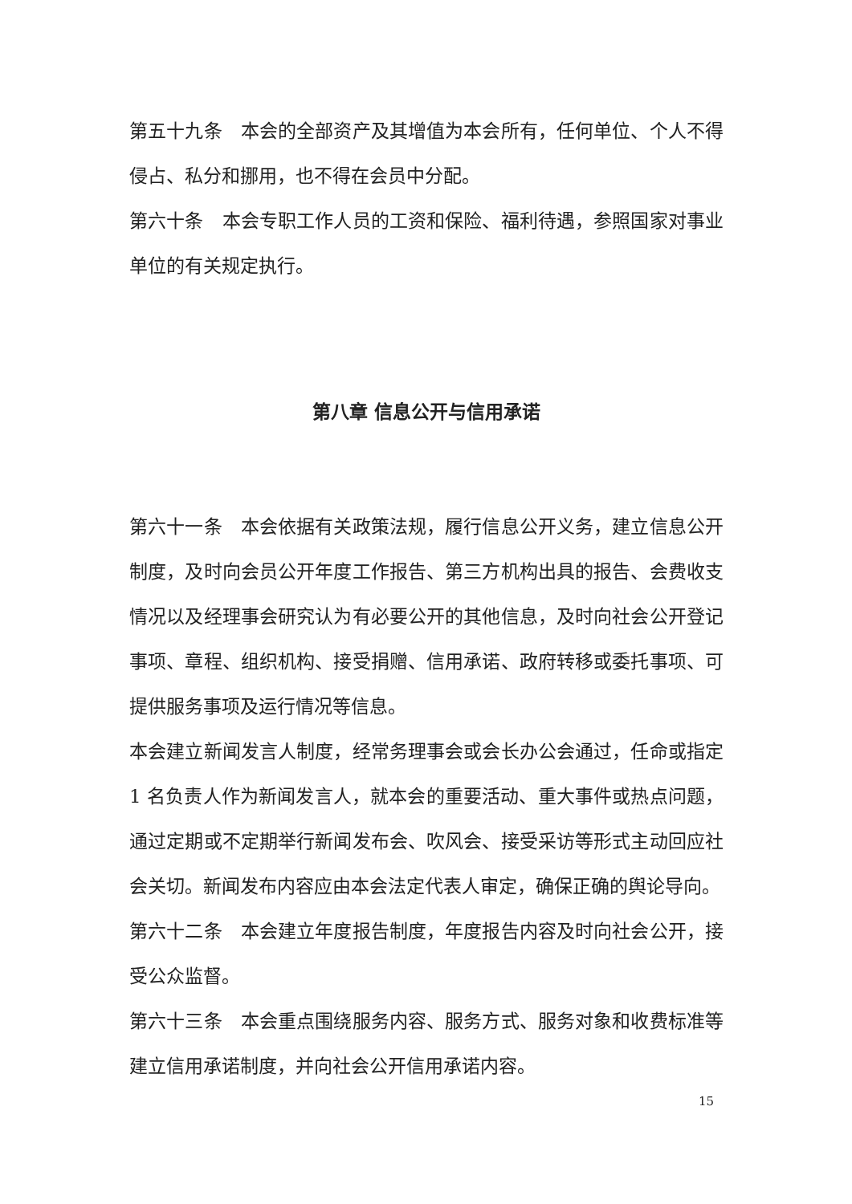第五十九条　本会的全部资产及其增值为本会所有，任何单位、个人不得侵占、私分和挪用，也不得在会员中分配。
第六十条　本会专职工作人员的工资和保险、福利待遇，参照国家对事业单位的有关规定执行。
第八章 信息公开与信用承诺
第六十一条　本会依据有关政策法规，履行信息公开义务，建立信息公开制度，及时向会员公开年度工作报告、第三方机构出具的报告、会费收支情况以及经理事会研究认为有必要公开的其他信息，及时向社会公开登记事项、章程、组织机构、接受捐赠、信用承诺、政府转移或委托事项、可提供服务事项及运行情况等信息。
本会建立新闻发言人制度，经常务理事会或会长办公会通过，任命或指定 1 名负责人作为新闻发言人，就本会的重要活动、重大事件或热点问题，通过定期或不定期举行新闻发布会、吹风会、接受采访等形式主动回应社会关切。新闻发布内容应由本会法定代表人审定，确保正确的舆论导向。
第六十二条　本会建立年度报告制度，年度报告内容及时向社会公开，接受公众监督。
第六十三条　本会重点围绕服务内容、服务方式、服务对象和收费标准等建立信用承诺制度，并向社会公开信用承诺内容。
15